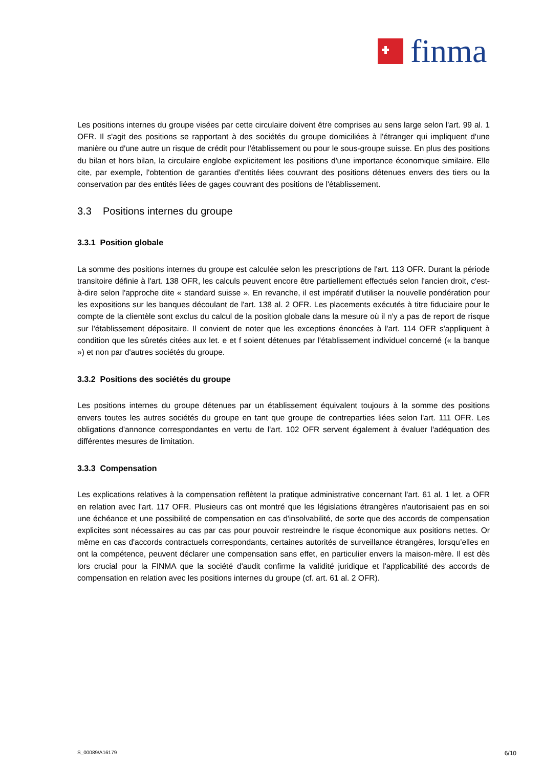finma
Les positions internes du groupe visées par cette circulaire doivent être comprises au sens large selon l'art. 99 al. 1 OFR. Il s'agit des positions se rapportant à des sociétés du groupe domiciliées à l'étranger qui impliquent d'une manière ou d'une autre un risque de crédit pour l'établissement ou pour le sous-groupe suisse. En plus des positions du bilan et hors bilan, la circulaire englobe explicitement les positions d'une importance économique similaire. Elle cite, par exemple, l'obtention de garanties d'entités liées couvrant des positions détenues envers des tiers ou la conservation par des entités liées de gages couvrant des positions de l'établissement.
3.3 Positions internes du groupe
3.3.1 Position globale
La somme des positions internes du groupe est calculée selon les prescriptions de l'art. 113 OFR. Durant la période transitoire définie à l'art. 138 OFR, les calculs peuvent encore être partiellement effectués selon l'ancien droit, c'est-à-dire selon l'approche dite « standard suisse ». En revanche, il est impératif d'utiliser la nouvelle pondération pour les expositions sur les banques découlant de l'art. 138 al. 2 OFR. Les placements exécutés à titre fiduciaire pour le compte de la clientèle sont exclus du calcul de la position globale dans la mesure où il n'y a pas de report de risque sur l'établissement dépositaire. Il convient de noter que les exceptions énoncées à l'art. 114 OFR s'appliquent à condition que les sûretés citées aux let. e et f soient détenues par l'établissement individuel concerné (« la banque ») et non par d'autres sociétés du groupe.
3.3.2 Positions des sociétés du groupe
Les positions internes du groupe détenues par un établissement équivalent toujours à la somme des positions envers toutes les autres sociétés du groupe en tant que groupe de contreparties liées selon l'art. 111 OFR. Les obligations d'annonce correspondantes en vertu de l'art. 102 OFR servent également à évaluer l'adéquation des différentes mesures de limitation.
3.3.3 Compensation
Les explications relatives à la compensation reflètent la pratique administrative concernant l'art. 61 al. 1 let. a OFR en relation avec l'art. 117 OFR. Plusieurs cas ont montré que les législations étrangères n'autorisaient pas en soi une échéance et une possibilité de compensation en cas d'insolvabilité, de sorte que des accords de compensation explicites sont nécessaires au cas par cas pour pouvoir restreindre le risque économique aux positions nettes. Or même en cas d'accords contractuels correspondants, certaines autorités de surveillance étrangères, lorsqu’elles en ont la compétence, peuvent déclarer une compensation sans effet, en particulier envers la maison-mère. Il est dès lors crucial pour la FINMA que la société d'audit confirme la validité juridique et l'applicabilité des accords de compensation en relation avec les positions internes du groupe (cf. art. 61 al. 2 OFR).
S_00089/A16179 6/10